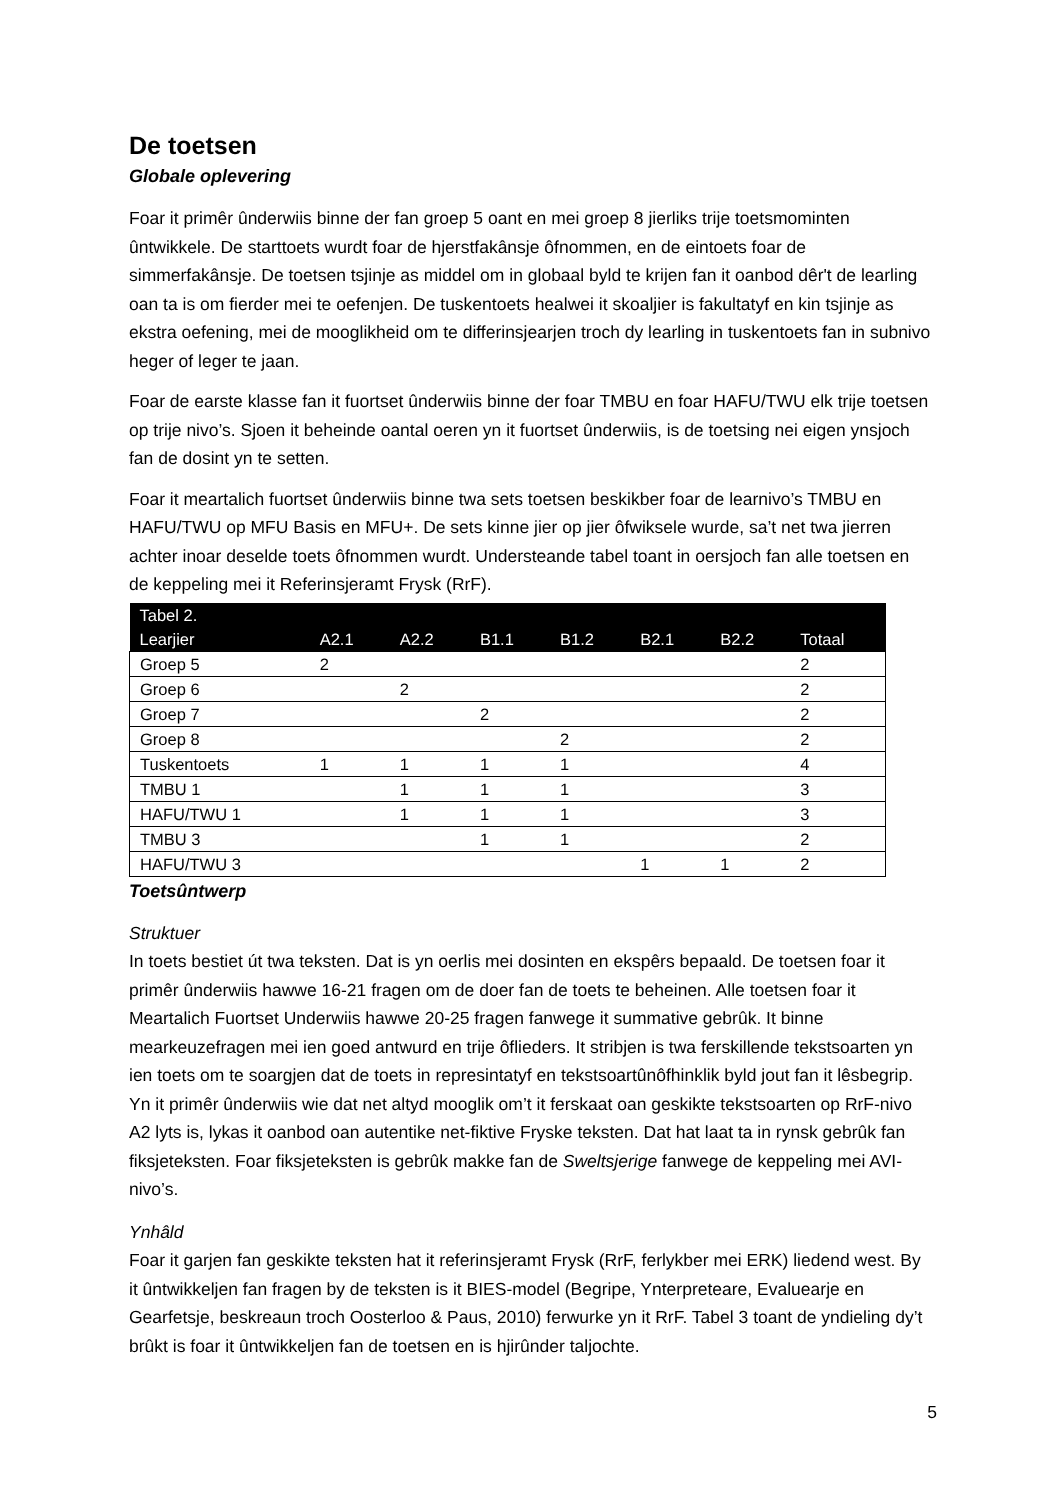De toetsen
Globale oplevering
Foar it primêr ûnderwiis binne der fan groep 5 oant en mei groep 8 jierliks trije toetsmominten ûntwikkele. De starttoets wurdt foar de hjerstfakânsje ôfnommen, en de eintoets foar de simmerfakânsje. De toetsen tsjinje as middel om in globaal byld te krijen fan it oanbod dêr't de learling oan ta is om fierder mei te oefenjen. De tuskentoets healwei it skoaljier is fakultatyf en kin tsjinje as ekstra oefening, mei de mooglikheid om te differinsjearjen troch dy learling in tuskentoets fan in subnivo heger of leger te jaan.
Foar de earste klasse fan it fuortset ûnderwiis binne der foar TMBU en foar HAFU/TWU elk trije toetsen op trije nivo’s. Sjoen it beheinde oantal oeren yn it fuortset ûnderwiis, is de toetsing nei eigen ynsjoch fan de dosint yn te setten.
Foar it meartalich fuortset ûnderwiis binne twa sets toetsen beskikber foar de learnivo’s TMBU en HAFU/TWU op MFU Basis en MFU+. De sets kinne jier op jier ôfwiksele wurde, sa’t net twa jierren achter inoar deselde toets ôfnommen wurdt. Understeande tabel toant in oersjoch fan alle toetsen en de keppeling mei it Referinsjeramt Frysk (RrF).
| Tabel 2. Learjier | A2.1 | A2.2 | B1.1 | B1.2 | B2.1 | B2.2 | Totaal |
| --- | --- | --- | --- | --- | --- | --- | --- |
| Groep 5 | 2 | | | | | | 2 |
| Groep 6 | | 2 | | | | | 2 |
| Groep 7 | | | 2 | | | | 2 |
| Groep 8 | | | | 2 | | | 2 |
| Tuskentoets | 1 | 1 | 1 | 1 | | | 4 |
| TMBU 1 | | 1 | 1 | 1 | | | 3 |
| HAFU/TWU 1 | | 1 | 1 | 1 | | | 3 |
| TMBU 3 | | | 1 | 1 | | | 2 |
| HAFU/TWU 3 | | | | | 1 | 1 | 2 |
Toetsûntwerp
Struktuer
In toets bestiet út twa teksten. Dat is yn oerlis mei dosinten en ekspêrs bepaald. De toetsen foar it primêr ûnderwiis hawwe 16-21 fragen om de doer fan de toets te beheinen. Alle toetsen foar it Meartalich Fuortset Underwiis hawwe 20-25 fragen fanwege it summative gebrûk. It binne mearkeuzefragen mei ien goed antwurd en trije ôflieders. It stribjen is twa ferskillende tekstsoarten yn ien toets om te soargjen dat de toets in represintatyf en tekstsoartûnôfhinklik byld jout fan it lêsbegrip. Yn it primêr ûnderwiis wie dat net altyd mooglik om’t it ferskaat oan geskikte tekstsoarten op RrF-nivo A2 lyts is, lykas it oanbod oan autentike net-fiktive Fryske teksten. Dat hat laat ta in rynsk gebrûk fan fiksjeteksten. Foar fiksjeteksten is gebrûk makke fan de Sweltsjerige fanwege de keppeling mei AVI-nivo’s.
Ynhâld
Foar it garjen fan geskikte teksten hat it referinsjeramt Frysk (RrF, ferlykber mei ERK) liedend west. By it ûntwikkeljen fan fragen by de teksten is it BIES-model (Begripe, Ynterpreteare, Evaluearje en Gearfetsje, beskreaun troch Oosterloo & Paus, 2010) ferwurke yn it RrF. Tabel 3 toant de yndieling dy’t brûkt is foar it ûntwikkeljen fan de toetsen en is hjirûnder taljochte.
5